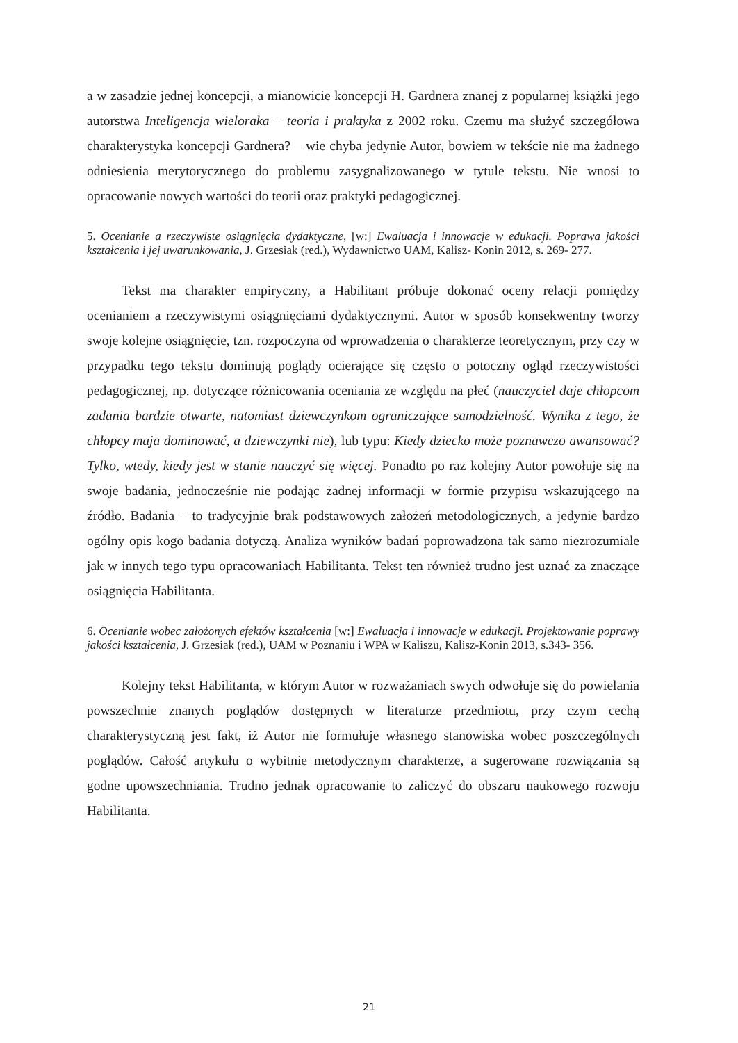a w zasadzie jednej koncepcji, a mianowicie koncepcji H. Gardnera znanej z popularnej książki jego autorstwa Inteligencja wieloraka – teoria i praktyka z 2002 roku. Czemu ma służyć szczegółowa charakterystyka koncepcji Gardnera? – wie chyba jedynie Autor, bowiem w tekście nie ma żadnego odniesienia merytorycznego do problemu zasygnalizowanego w tytule tekstu. Nie wnosi to opracowanie nowych wartości do teorii oraz praktyki pedagogicznej.
5. Ocenianie a rzeczywiste osiągnięcia dydaktyczne, [w:] Ewaluacja i innowacje w edukacji. Poprawa jakości kształcenia i jej uwarunkowania, J. Grzesiak (red.), Wydawnictwo UAM, Kalisz- Konin 2012, s. 269- 277.
Tekst ma charakter empiryczny, a Habilitant próbuje dokonać oceny relacji pomiędzy ocenianiem a rzeczywistymi osiągnięciami dydaktycznymi. Autor w sposób konsekwentny tworzy swoje kolejne osiągnięcie, tzn. rozpoczyna od wprowadzenia o charakterze teoretycznym, przy czy w przypadku tego tekstu dominują poglądy ocierające się często o potoczny ogląd rzeczywistości pedagogicznej, np. dotyczące różnicowania oceniania ze względu na płeć (nauczyciel daje chłopcom zadania bardzie otwarte, natomiast dziewczynkom ograniczające samodzielność. Wynika z tego, że chłopcy maja dominować, a dziewczynki nie), lub typu: Kiedy dziecko może poznawczo awansować? Tylko, wtedy, kiedy jest w stanie nauczyć się więcej. Ponadto po raz kolejny Autor powołuje się na swoje badania, jednocześnie nie podając żadnej informacji w formie przypisu wskazującego na źródło. Badania – to tradycyjnie brak podstawowych założeń metodologicznych, a jedynie bardzo ogólny opis kogo badania dotyczą. Analiza wyników badań poprowadzona tak samo niezrozumiale jak w innych tego typu opracowaniach Habilitanta. Tekst ten również trudno jest uznać za znaczące osiągnięcia Habilitanta.
6. Ocenianie wobec założonych efektów kształcenia [w:] Ewaluacja i innowacje w edukacji. Projektowanie poprawy jakości kształcenia, J. Grzesiak (red.), UAM w Poznaniu i WPA w Kaliszu, Kalisz-Konin 2013, s.343- 356.
Kolejny tekst Habilitanta, w którym Autor w rozważaniach swych odwołuje się do powielania powszechnie znanych poglądów dostępnych w literaturze przedmiotu, przy czym cechą charakterystyczną jest fakt, iż Autor nie formułuje własnego stanowiska wobec poszczególnych poglądów. Całość artykułu o wybitnie metodycznym charakterze, a sugerowane rozwiązania są godne upowszechniania. Trudno jednak opracowanie to zaliczyć do obszaru naukowego rozwoju Habilitanta.
21